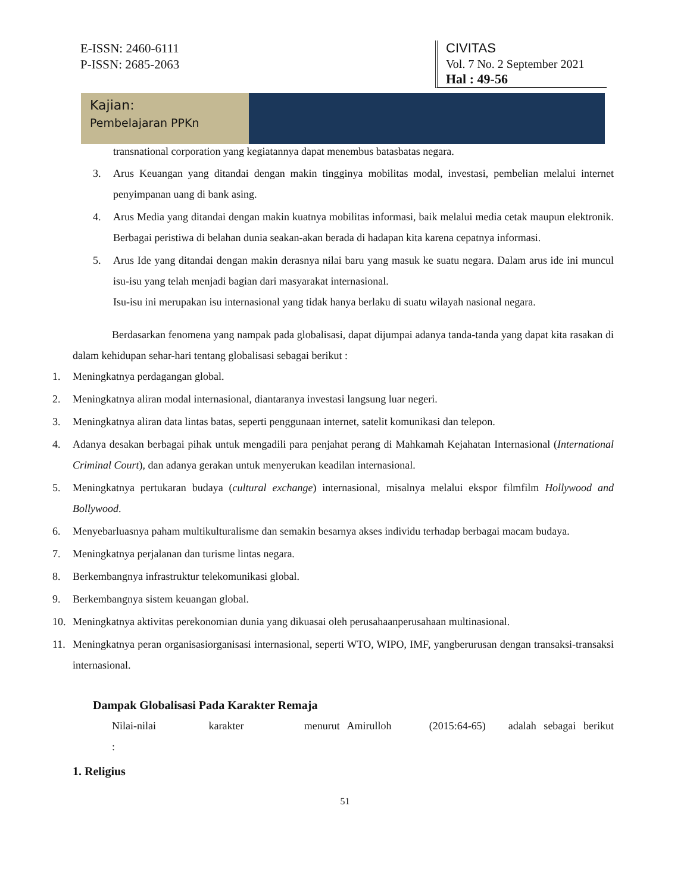E-ISSN: 2460-6111
P-ISSN: 2685-2063
CIVITAS
Vol. 7 No. 2 September 2021
Hal : 49-56
Kajian:
Pembelajaran PPKn
transnational corporation yang kegiatannya dapat menembus batasbatas negara.
3. Arus Keuangan yang ditandai dengan makin tingginya mobilitas modal, investasi, pembelian melalui internet penyimpanan uang di bank asing.
4. Arus Media yang ditandai dengan makin kuatnya mobilitas informasi, baik melalui media cetak maupun elektronik. Berbagai peristiwa di belahan dunia seakan-akan berada di hadapan kita karena cepatnya informasi.
5. Arus Ide yang ditandai dengan makin derasnya nilai baru yang masuk ke suatu negara. Dalam arus ide ini muncul isu-isu yang telah menjadi bagian dari masyarakat internasional.
Isu-isu ini merupakan isu internasional yang tidak hanya berlaku di suatu wilayah nasional negara.
Berdasarkan fenomena yang nampak pada globalisasi, dapat dijumpai adanya tanda-tanda yang dapat kita rasakan di dalam kehidupan sehar-hari tentang globalisasi sebagai berikut :
1. Meningkatnya perdagangan global.
2. Meningkatnya aliran modal internasional, diantaranya investasi langsung luar negeri.
3. Meningkatnya aliran data lintas batas, seperti penggunaan internet, satelit komunikasi dan telepon.
4. Adanya desakan berbagai pihak untuk mengadili para penjahat perang di Mahkamah Kejahatan Internasional (International Criminal Court), dan adanya gerakan untuk menyerukan keadilan internasional.
5. Meningkatnya pertukaran budaya (cultural exchange) internasional, misalnya melalui ekspor filmfilm Hollywood and Bollywood.
6. Menyebarluasnya paham multikulturalisme dan semakin besarnya akses individu terhadap berbagai macam budaya.
7. Meningkatnya perjalanan dan turisme lintas negara.
8. Berkembangnya infrastruktur telekomunikasi global.
9. Berkembangnya sistem keuangan global.
10. Meningkatnya aktivitas perekonomian dunia yang dikuasai oleh perusahaanperusahaan multinasional.
11. Meningkatnya peran organisasiorganisasi internasional, seperti WTO, WIPO, IMF, yangberurusan dengan transaksi-transaksi internasional.
Dampak Globalisasi Pada Karakter Remaja
Nilai-nilai karakter menurut Amirulloh (2015:64-65) adalah sebagai berikut :
1. Religius
51